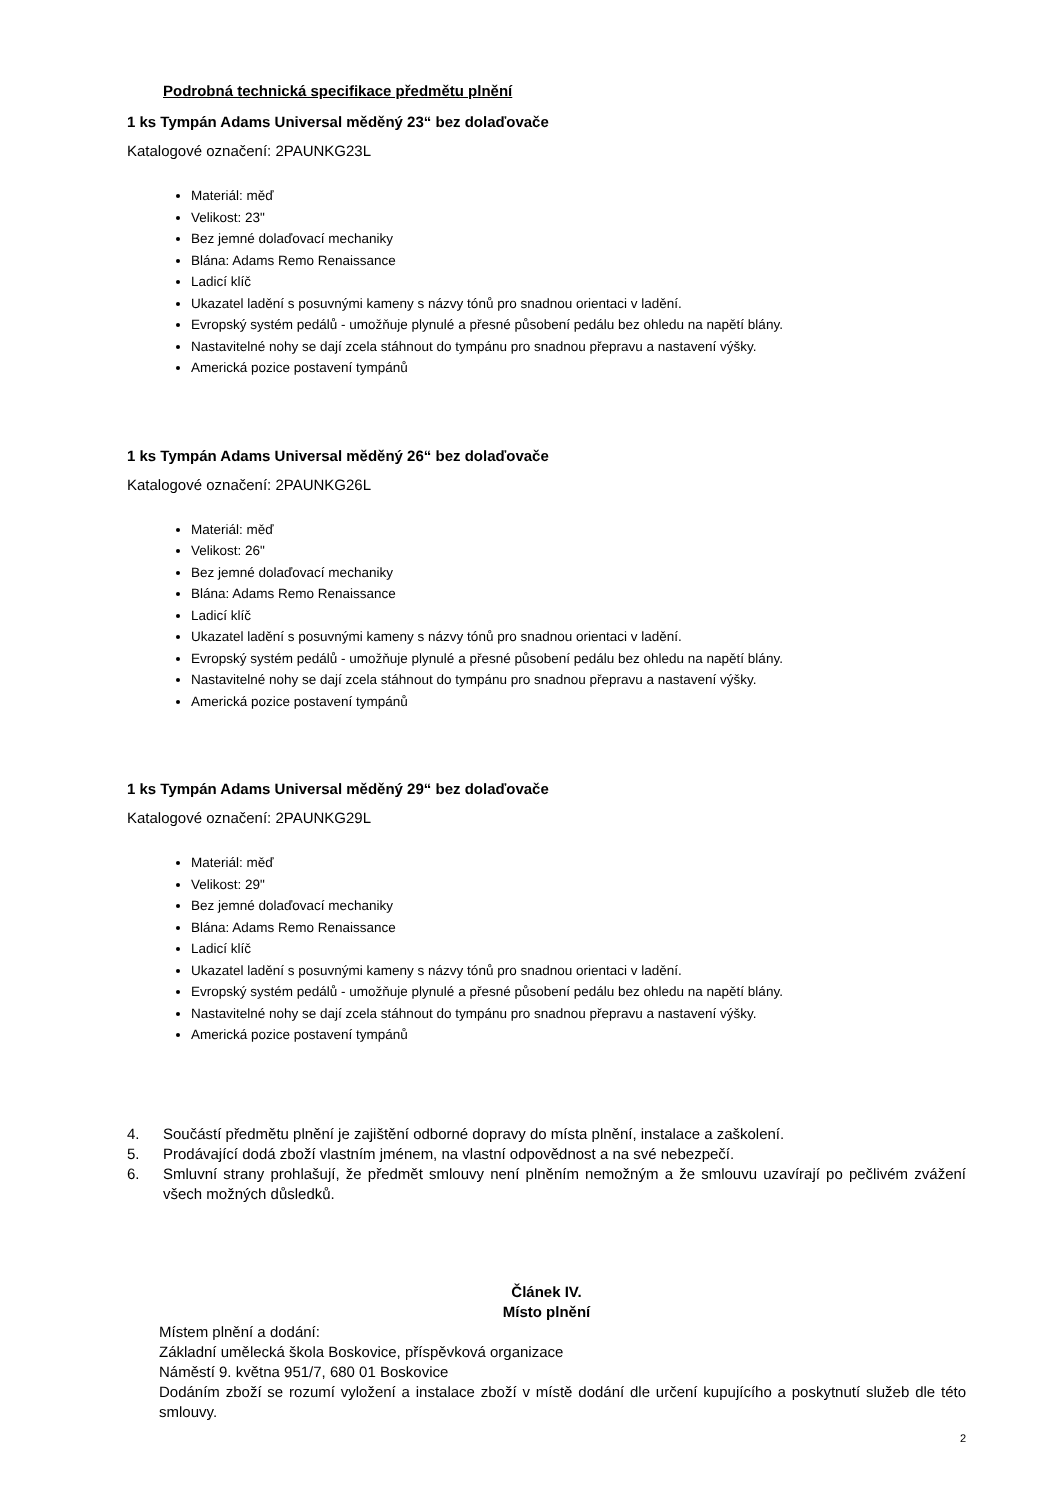Podrobná technická specifikace předmětu plnění
1 ks Tympán Adams Universal měděný 23“ bez dolaďovače
Katalogové označení: 2PAUNKG23L
Materiál: měď
Velikost: 23"
Bez jemné dolaďovací mechaniky
Blána: Adams Remo Renaissance
Ladicí klíč
Ukazatel ladění s posuvnými kameny s názvy tónů pro snadnou orientaci v ladění.
Evropský systém pedálů - umožňuje plynulé a přesné působení pedálu bez ohledu na napětí blány.
Nastavitelné nohy se dají zcela stáhnout do tympánu pro snadnou přepravu a nastavení výšky.
Americká pozice postavení tympánů
1 ks Tympán Adams Universal měděný 26“ bez dolaďovače
Katalogové označení: 2PAUNKG26L
Materiál: měď
Velikost: 26"
Bez jemné dolaďovací mechaniky
Blána: Adams Remo Renaissance
Ladicí klíč
Ukazatel ladění s posuvnými kameny s názvy tónů pro snadnou orientaci v ladění.
Evropský systém pedálů - umožňuje plynulé a přesné působení pedálu bez ohledu na napětí blány.
Nastavitelné nohy se dají zcela stáhnout do tympánu pro snadnou přepravu a nastavení výšky.
Americká pozice postavení tympánů
1 ks Tympán Adams Universal měděný 29“ bez dolaďovače
Katalogové označení: 2PAUNKG29L
Materiál: měď
Velikost: 29"
Bez jemné dolaďovací mechaniky
Blána: Adams Remo Renaissance
Ladicí klíč
Ukazatel ladění s posuvnými kameny s názvy tónů pro snadnou orientaci v ladění.
Evropský systém pedálů - umožňuje plynulé a přesné působení pedálu bez ohledu na napětí blány.
Nastavitelné nohy se dají zcela stáhnout do tympánu pro snadnou přepravu a nastavení výšky.
Americká pozice postavení tympánů
4. Součástí předmětu plnění je zajištění odborné dopravy do místa plnění, instalace a zaškolení.
5. Prodávající dodá zboží vlastním jménem, na vlastní odpovědnost a na své nebezpečí.
6. Smluvní strany prohlašují, že předmět smlouvy není plněním nemožným a že smlouvu uzavírají po pečlivém zvážení všech možných důsledků.
Článek IV.
Místo plnění
Místem plnění a dodání:
Základní umělecká škola Boskovice, příspěvková organizace
Náměstí 9. května 951/7, 680 01 Boskovice
Dodáním zboží se rozumí vyložení a instalace zboží v místě dodání dle určení kupujícího a poskytnutí služeb dle této smlouvy.
2